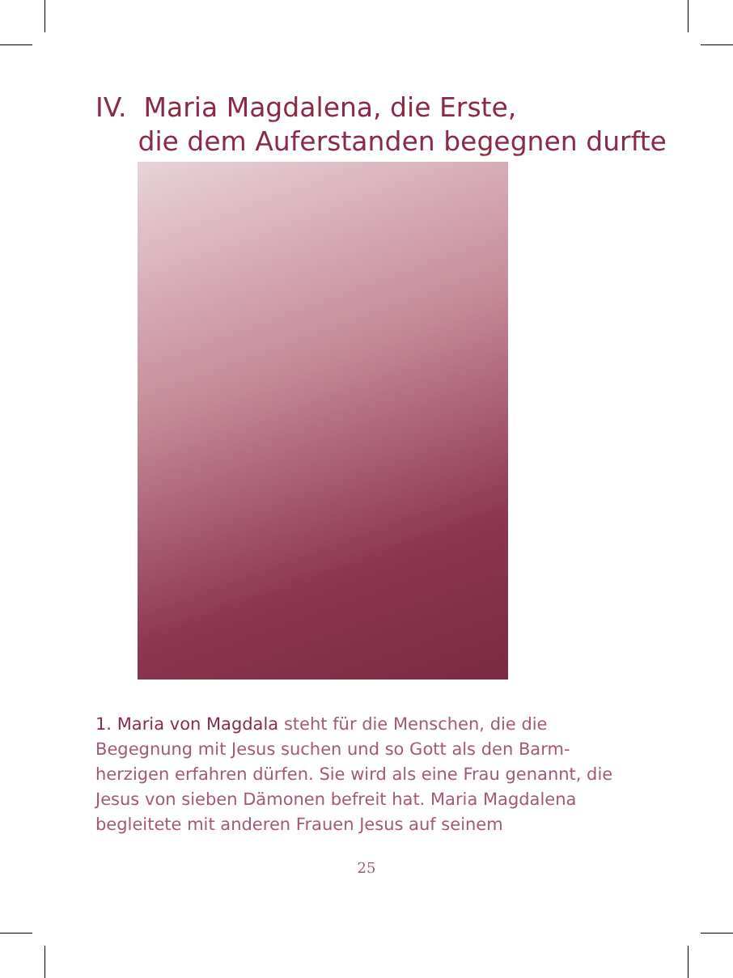IV. Maria Magdalena, die Erste,
die dem Auferstanden begegnen durfte
1. Maria von Magdala steht für die Menschen, die die Begegnung mit Jesus suchen und so Gott als den Barm­herzigen erfahren dürfen. Sie wird als eine Frau genannt, die Jesus von sieben Dämonen befreit hat. Maria Mag­dalena begleitete mit anderen Frauen Jesus auf seinem
25